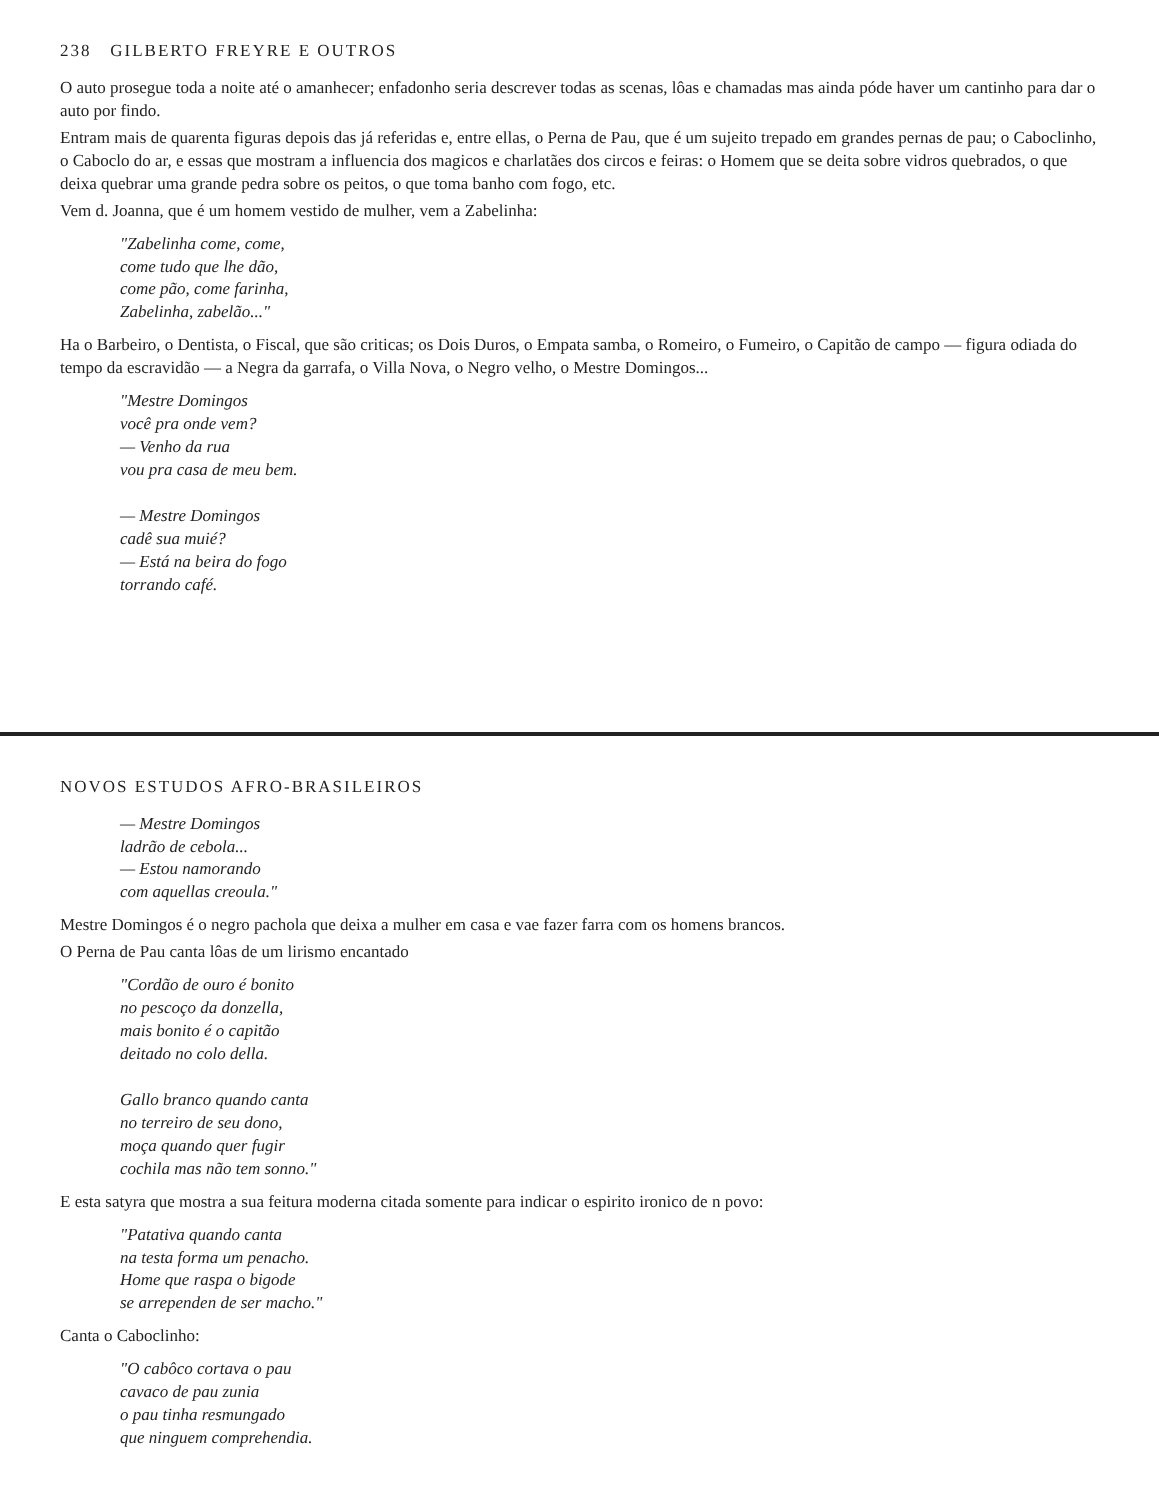238 GILBERTO FREYRE E OUTROS
O auto prosegue toda a noite até o amanhecer; enfadonho seria descrever todas as scenas, lôas e chamadas mas ainda póde haver um cantinho para dar o auto por findo.
Entram mais de quarenta figuras depois das já referidas e, entre ellas, o Perna de Pau, que é um sujeito trepado em grandes pernas de pau; o Caboclinho, o Caboclo do ar, e essas que mostram a influencia dos magicos e charlatães dos circos e feiras: o Homem que se deita sobre vidros quebrados, o que deixa quebrar uma grande pedra sobre os peitos, o que toma banho com fogo, etc.
Vem d. Joanna, que é um homem vestido de mulher, vem a Zabelinha:
"Zabelinha come, come,
come tudo que lhe dão,
come pão, come farinha,
Zabelinha, zabelão..."
Ha o Barbeiro, o Dentista, o Fiscal, que são criticas; os Dois Duros, o Empata samba, o Romeiro, o Fumeiro, o Capitão de campo — figura odiada do tempo da escravidão — a Negra da garrafa, o Villa Nova, o Negro velho, o Mestre Domingos...
"Mestre Domingos
você pra onde vem?
— Venho da rua
vou pra casa de meu bem.
— Mestre Domingos
cadê sua muié?
— Está na beira do fogo
torrando café.
NOVOS ESTUDOS AFRO-BRASILEIROS
— Mestre Domingos
ladrão de cebola...
— Estou namorando
com aquellas creoula."
Mestre Domingos é o negro pachola que deixa a mulher em casa e vae fazer farra com os homens brancos.
O Perna de Pau canta lôas de um lirismo encantado
"Cordão de ouro é bonito
no pescoço da donzella,
mais bonito é o capitão
deitado no colo della.
Gallo branco quando canta
no terreiro de seu dono,
moça quando quer fugir
cochila mas não tem sonno."
E esta satyra que mostra a sua feitura moderna citada somente para indicar o espirito ironico de n povo:
"Patativa quando canta
na testa forma um penacho.
Home que raspa o bigode
se arrependen de ser macho."
Canta o Caboclinho:
"O cabôco cortava o pau
cavaco de pau zunia
o pau tinha resmungado
que ninguem comprehendia.